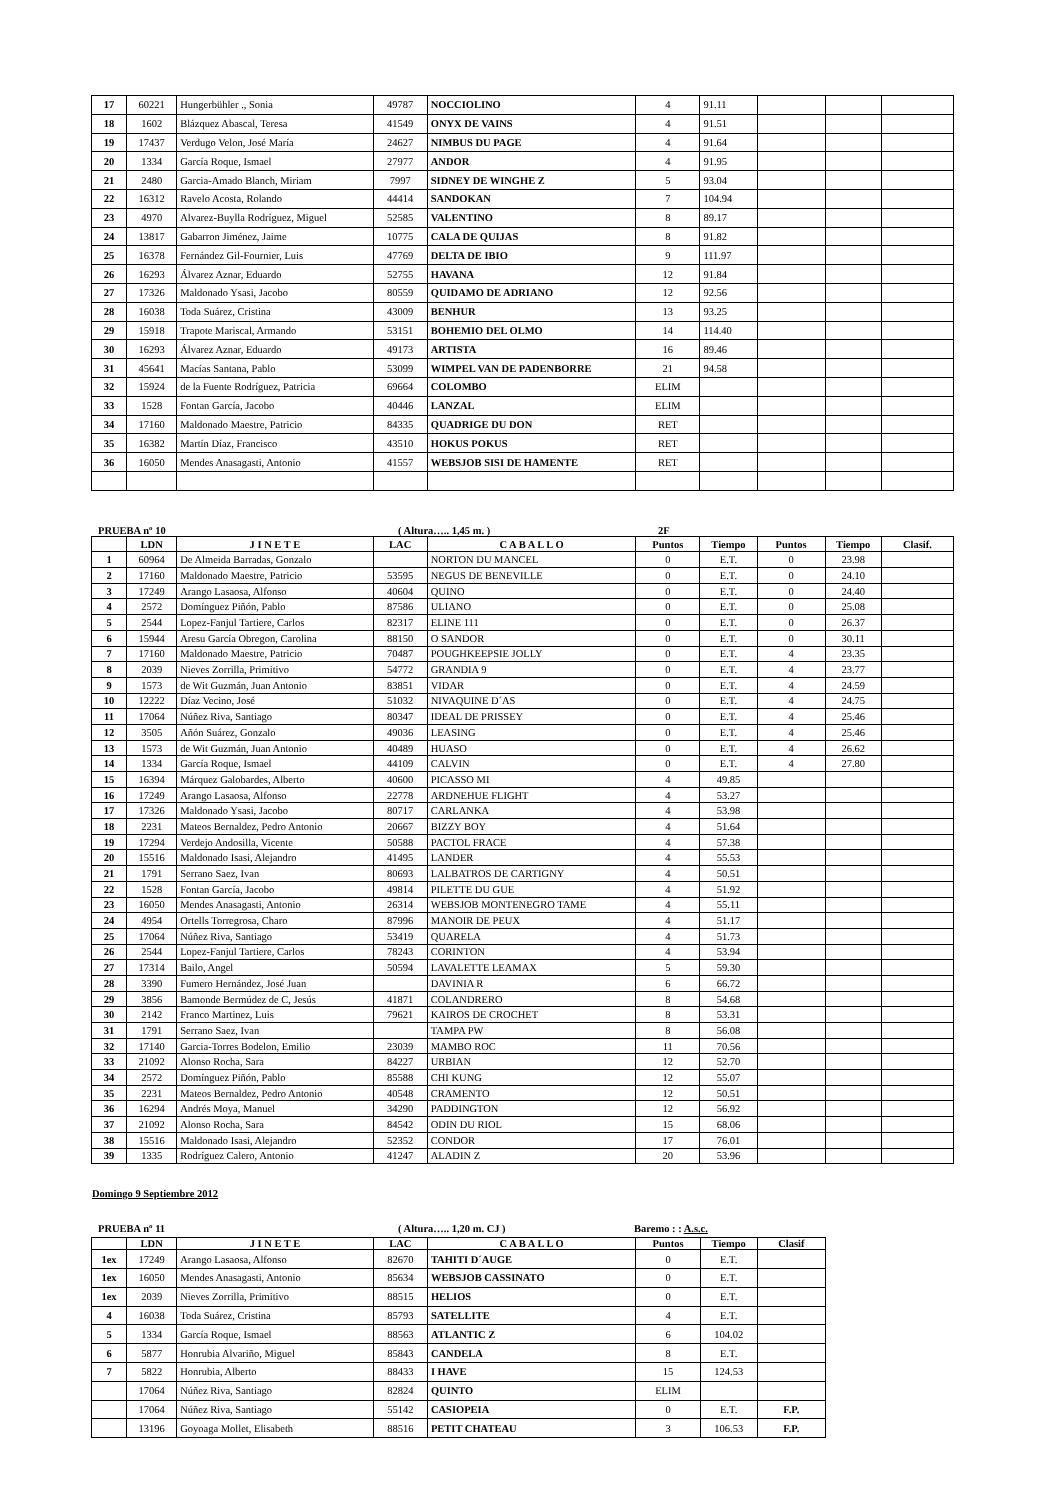| 17 | 60221 | Hungerbühler ., Sonia | 49787 | NOCCIOLINO | 4 | 91.11 | | | |
| 18 | 1602 | Blázquez Abascal, Teresa | 41549 | ONYX DE VAINS | 4 | 91.51 | | | |
| 19 | 17437 | Verdugo Velon, José María | 24627 | NIMBUS DU PAGE | 4 | 91.64 | | | |
| 20 | 1334 | García Roque, Ismael | 27977 | ANDOR | 4 | 91.95 | | | |
| 21 | 2480 | Garcia-Amado Blanch, Miriam | 7997 | SIDNEY DE WINGHE Z | 5 | 93.04 | | | |
| 22 | 16312 | Ravelo Acosta, Rolando | 44414 | SANDOKAN | 7 | 104.94 | | | |
| 23 | 4970 | Alvarez-Buylla Rodríguez, Miguel | 52585 | VALENTINO | 8 | 89.17 | | | |
| 24 | 13817 | Gabarron Jiménez, Jaime | 10775 | CALA DE QUIJAS | 8 | 91.82 | | | |
| 25 | 16378 | Fernández Gil-Fournier, Luis | 47769 | DELTA DE IBIO | 9 | 111.97 | | | |
| 26 | 16293 | Álvarez Aznar, Eduardo | 52755 | HAVANA | 12 | 91.84 | | | |
| 27 | 17326 | Maldonado Ysasi, Jacobo | 80559 | QUIDAMO DE ADRIANO | 12 | 92.56 | | | |
| 28 | 16038 | Toda Suárez, Cristina | 43009 | BENHUR | 13 | 93.25 | | | |
| 29 | 15918 | Trapote Mariscal, Armando | 53151 | BOHEMIO DEL OLMO | 14 | 114.40 | | | |
| 30 | 16293 | Álvarez Aznar, Eduardo | 49173 | ARTISTA | 16 | 89.46 | | | |
| 31 | 45641 | Macías Santana, Pablo | 53099 | WIMPEL VAN DE PADENBORRE | 21 | 94.58 | | | |
| 32 | 15924 | de la Fuente Rodríguez, Patricia | 69664 | COLOMBO | ELIM | | | | |
| 33 | 1528 | Fontan García, Jacobo | 40446 | LANZAL | ELIM | | | | |
| 34 | 17160 | Maldonado Maestre, Patricio | 84335 | QUADRIGE DU DON | RET | | | | |
| 35 | 16382 | Martín Díaz, Francisco | 43510 | HOKUS POKUS | RET | | | | |
| 36 | 16050 | Mendes Anasagasti, Antonio | 41557 | WEBSJOB SISI DE HAMENTE | RET | | | | |
PRUEBA nº 10 ( Altura….. 1,45 m. ) 2F
| | LDN | J I N E T E | LAC | C A B A L L O | Puntos | Tiempo | Puntos | Tiempo | Clasif. |
| --- | --- | --- | --- | --- | --- | --- | --- | --- | --- |
| 1 | 60964 | De Almeida Barradas, Gonzalo | | NORTON DU MANCEL | 0 | E.T. | 0 | 23.98 | |
| 2 | 17160 | Maldonado Maestre, Patricio | 53595 | NEGUS DE BENEVILLE | 0 | E.T. | 0 | 24.10 | |
| 3 | 17249 | Arango Lasaosa, Alfonso | 40604 | QUINO | 0 | E.T. | 0 | 24.40 | |
| 4 | 2572 | Domínguez Piñón, Pablo | 87586 | ULIANO | 0 | E.T. | 0 | 25.08 | |
| 5 | 2544 | Lopez-Fanjul Tartiere, Carlos | 82317 | ELINE 111 | 0 | E.T. | 0 | 26.37 | |
| 6 | 15944 | Aresu García Obregon, Carolina | 88150 | O SANDOR | 0 | E.T. | 0 | 30.11 | |
| 7 | 17160 | Maldonado Maestre, Patricio | 70487 | POUGHKEEPSIE JOLLY | 0 | E.T. | 4 | 23.35 | |
| 8 | 2039 | Nieves Zorrilla, Primitivo | 54772 | GRANDIA 9 | 0 | E.T. | 4 | 23.77 | |
| 9 | 1573 | de Wit Guzmán, Juan Antonio | 83851 | VIDAR | 0 | E.T. | 4 | 24.59 | |
| 10 | 12222 | Díaz Vecino, José | 51032 | NIVAQUINE D´AS | 0 | E.T. | 4 | 24.75 | |
| 11 | 17064 | Núñez Riva, Santiago | 80347 | IDEAL DE PRISSEY | 0 | E.T. | 4 | 25.46 | |
| 12 | 3505 | Añón Suárez, Gonzalo | 49036 | LEASING | 0 | E.T. | 4 | 25.46 | |
| 13 | 1573 | de Wit Guzmán, Juan Antonio | 40489 | HUASO | 0 | E.T. | 4 | 26.62 | |
| 14 | 1334 | García Roque, Ismael | 44109 | CALVIN | 0 | E.T. | 4 | 27.80 | |
| 15 | 16394 | Márquez Galobardes, Alberto | 40600 | PICASSO MI | 4 | 49.85 | | | |
| 16 | 17249 | Arango Lasaosa, Alfonso | 22778 | ARDNEHUE FLIGHT | 4 | 53.27 | | | |
| 17 | 17326 | Maldonado Ysasi, Jacobo | 80717 | CARLANKA | 4 | 53.98 | | | |
| 18 | 2231 | Mateos Bernaldez, Pedro Antonio | 20667 | BIZZY BOY | 4 | 51.64 | | | |
| 19 | 17294 | Verdejo Andosilla, Vicente | 50588 | PACTOL FRACE | 4 | 57.38 | | | |
| 20 | 15516 | Maldonado Isasi, Alejandro | 41495 | LANDER | 4 | 55.53 | | | |
| 21 | 1791 | Serrano Saez, Ivan | 80693 | LALBATROS DE CARTIGNY | 4 | 50.51 | | | |
| 22 | 1528 | Fontan García, Jacobo | 49814 | PILETTE DU GUE | 4 | 51.92 | | | |
| 23 | 16050 | Mendes Anasagasti, Antonio | 26314 | WEBSJOB MONTENEGRO TAME | 4 | 55.11 | | | |
| 24 | 4954 | Ortells Torregrosa, Charo | 87996 | MANOIR DE PEUX | 4 | 51.17 | | | |
| 25 | 17064 | Núñez Riva, Santiago | 53419 | QUARELA | 4 | 51.73 | | | |
| 26 | 2544 | Lopez-Fanjul Tartiere, Carlos | 78243 | CORINTON | 4 | 53.94 | | | |
| 27 | 17314 | Bailo, Angel | 50594 | LAVALETTE LEAMAX | 5 | 59.30 | | | |
| 28 | 3390 | Fumero Hernández, José Juan | | DAVINIA R | 6 | 66.72 | | | |
| 29 | 3856 | Bamonde Bermúdez de C, Jesús | 41871 | COLANDRERO | 8 | 54.68 | | | |
| 30 | 2142 | Franco Martinez, Luis | 79621 | KAIROS DE CROCHET | 8 | 53.31 | | | |
| 31 | 1791 | Serrano Saez, Ivan | | TAMPA PW | 8 | 56.08 | | | |
| 32 | 17140 | Garcia-Torres Bodelon, Emilio | 23039 | MAMBO ROC | 11 | 70.56 | | | |
| 33 | 21092 | Alonso Rocha, Sara | 84227 | URBIAN | 12 | 52.70 | | | |
| 34 | 2572 | Domínguez Piñón, Pablo | 85588 | CHI KUNG | 12 | 55.07 | | | |
| 35 | 2231 | Mateos Bernaldez, Pedro Antonio | 40548 | CRAMENTO | 12 | 50.51 | | | |
| 36 | 16294 | Andrés Moya, Manuel | 34290 | PADDINGTON | 12 | 56.92 | | | |
| 37 | 21092 | Alonso Rocha, Sara | 84542 | ODIN DU RIOL | 15 | 68.06 | | | |
| 38 | 15516 | Maldonado Isasi, Alejandro | 52352 | CONDOR | 17 | 76.01 | | | |
| 39 | 1335 | Rodríguez Calero, Antonio | 41247 | ALADIN Z | 20 | 53.96 | | | |
Domingo 9 Septiembre 2012
PRUEBA nº 11 ( Altura….. 1,20 m. CJ ) Baremo : : A.s.c.
| | LDN | J I N E T E | LAC | C A B A L L O | Puntos | Tiempo | Clasif |
| --- | --- | --- | --- | --- | --- | --- | --- |
| 1ex | 17249 | Arango Lasaosa, Alfonso | 82670 | TAHITI D´AUGE | 0 | E.T. | |
| 1ex | 16050 | Mendes Anasagasti, Antonio | 85634 | WEBSJOB CASSINATO | 0 | E.T. | |
| 1ex | 2039 | Nieves Zorrilla, Primitivo | 88515 | HELIOS | 0 | E.T. | |
| 4 | 16038 | Toda Suárez, Cristina | 85793 | SATELLITE | 4 | E.T. | |
| 5 | 1334 | García Roque, Ismael | 88563 | ATLANTIC Z | 6 | 104.02 | |
| 6 | 5877 | Honrubia Alvariño, Miguel | 85843 | CANDELA | 8 | E.T. | |
| 7 | 5822 | Honrubia, Alberto | 88433 | I HAVE | 15 | 124.53 | |
| | 17064 | Núñez Riva, Santiago | 82824 | QUINTO | ELIM | | |
| | 17064 | Núñez Riva, Santiago | 55142 | CASIOPEIA | 0 | E.T. | F.P. |
| | 13196 | Goyoaga Mollet, Elisabeth | 88516 | PETIT CHATEAU | 3 | 106.53 | F.P. |